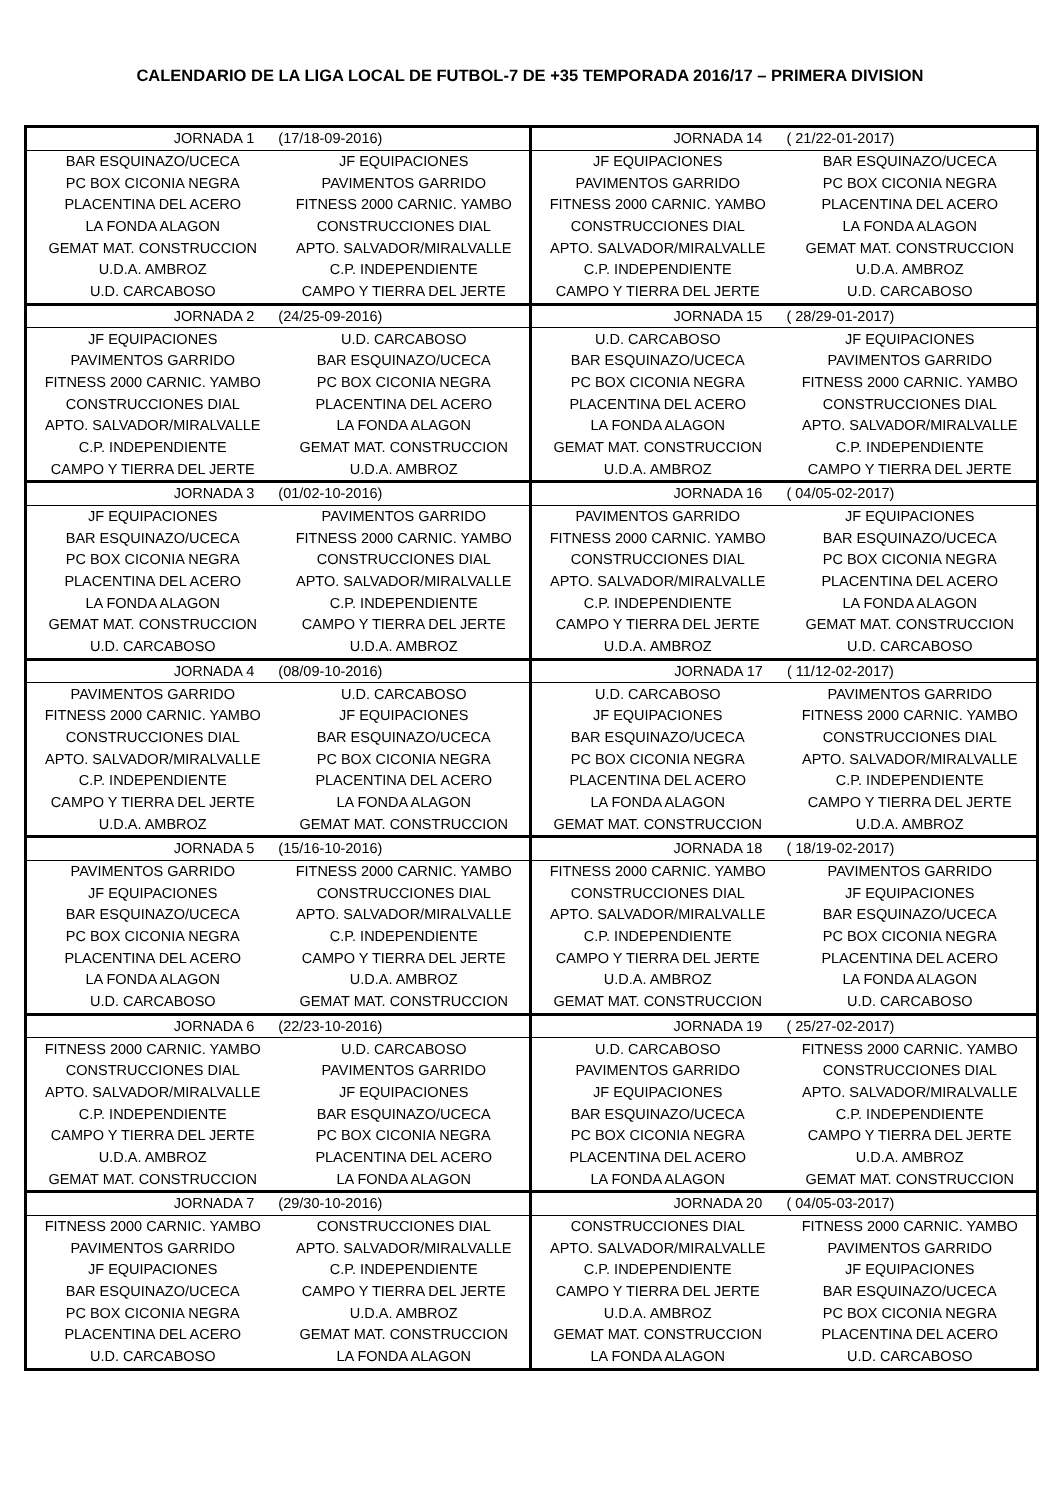CALENDARIO DE LA LIGA LOCAL DE FUTBOL-7 DE +35 TEMPORADA 2016/17 – PRIMERA DIVISION
| JORNADA 1 (17/18-09-2016) | | JORNADA 14 ( 21/22-01-2017) | |
| BAR ESQUINAZO/UCECA | JF EQUIPACIONES | JF EQUIPACIONES | BAR ESQUINAZO/UCECA |
| PC BOX CICONIA NEGRA | PAVIMENTOS GARRIDO | PAVIMENTOS GARRIDO | PC BOX CICONIA NEGRA |
| PLACENTINA DEL ACERO | FITNESS 2000 CARNIC. YAMBO | FITNESS 2000 CARNIC. YAMBO | PLACENTINA DEL ACERO |
| LA FONDA ALAGON | CONSTRUCCIONES DIAL | CONSTRUCCIONES DIAL | LA FONDA ALAGON |
| GEMAT MAT. CONSTRUCCION | APTO. SALVADOR/MIRALVALLE | APTO. SALVADOR/MIRALVALLE | GEMAT MAT. CONSTRUCCION |
| U.D.A. AMBROZ | C.P. INDEPENDIENTE | C.P. INDEPENDIENTE | U.D.A. AMBROZ |
| U.D. CARCABOSO | CAMPO Y TIERRA DEL JERTE | CAMPO Y TIERRA DEL JERTE | U.D. CARCABOSO |
| JORNADA 2 (24/25-09-2016) | | JORNADA 15 ( 28/29-01-2017) | |
| JF EQUIPACIONES | U.D. CARCABOSO | U.D. CARCABOSO | JF EQUIPACIONES |
| PAVIMENTOS GARRIDO | BAR ESQUINAZO/UCECA | BAR ESQUINAZO/UCECA | PAVIMENTOS GARRIDO |
| FITNESS 2000 CARNIC. YAMBO | PC BOX CICONIA NEGRA | PC BOX CICONIA NEGRA | FITNESS 2000 CARNIC. YAMBO |
| CONSTRUCCIONES DIAL | PLACENTINA DEL ACERO | PLACENTINA DEL ACERO | CONSTRUCCIONES DIAL |
| APTO. SALVADOR/MIRALVALLE | LA FONDA ALAGON | LA FONDA ALAGON | APTO. SALVADOR/MIRALVALLE |
| C.P. INDEPENDIENTE | GEMAT MAT. CONSTRUCCION | GEMAT MAT. CONSTRUCCION | C.P. INDEPENDIENTE |
| CAMPO Y TIERRA DEL JERTE | U.D.A. AMBROZ | U.D.A. AMBROZ | CAMPO Y TIERRA DEL JERTE |
| JORNADA 3 (01/02-10-2016) | | JORNADA 16 ( 04/05-02-2017) | |
| JF EQUIPACIONES | PAVIMENTOS GARRIDO | PAVIMENTOS GARRIDO | JF EQUIPACIONES |
| BAR ESQUINAZO/UCECA | FITNESS 2000 CARNIC. YAMBO | FITNESS 2000 CARNIC. YAMBO | BAR ESQUINAZO/UCECA |
| PC BOX CICONIA NEGRA | CONSTRUCCIONES DIAL | CONSTRUCCIONES DIAL | PC BOX CICONIA NEGRA |
| PLACENTINA DEL ACERO | APTO. SALVADOR/MIRALVALLE | APTO. SALVADOR/MIRALVALLE | PLACENTINA DEL ACERO |
| LA FONDA ALAGON | C.P. INDEPENDIENTE | C.P. INDEPENDIENTE | LA FONDA ALAGON |
| GEMAT MAT. CONSTRUCCION | CAMPO Y TIERRA DEL JERTE | CAMPO Y TIERRA DEL JERTE | GEMAT MAT. CONSTRUCCION |
| U.D. CARCABOSO | U.D.A. AMBROZ | U.D.A. AMBROZ | U.D. CARCABOSO |
| JORNADA 4 (08/09-10-2016) | | JORNADA 17 ( 11/12-02-2017) | |
| PAVIMENTOS GARRIDO | U.D. CARCABOSO | U.D. CARCABOSO | PAVIMENTOS GARRIDO |
| FITNESS 2000 CARNIC. YAMBO | JF EQUIPACIONES | JF EQUIPACIONES | FITNESS 2000 CARNIC. YAMBO |
| CONSTRUCCIONES DIAL | BAR ESQUINAZO/UCECA | BAR ESQUINAZO/UCECA | CONSTRUCCIONES DIAL |
| APTO. SALVADOR/MIRALVALLE | PC BOX CICONIA NEGRA | PC BOX CICONIA NEGRA | APTO. SALVADOR/MIRALVALLE |
| C.P. INDEPENDIENTE | PLACENTINA DEL ACERO | PLACENTINA DEL ACERO | C.P. INDEPENDIENTE |
| CAMPO Y TIERRA DEL JERTE | LA FONDA ALAGON | LA FONDA ALAGON | CAMPO Y TIERRA DEL JERTE |
| U.D.A. AMBROZ | GEMAT MAT. CONSTRUCCION | GEMAT MAT. CONSTRUCCION | U.D.A. AMBROZ |
| JORNADA 5 (15/16-10-2016) | | JORNADA 18 ( 18/19-02-2017) | |
| PAVIMENTOS GARRIDO | FITNESS 2000 CARNIC. YAMBO | FITNESS 2000 CARNIC. YAMBO | PAVIMENTOS GARRIDO |
| JF EQUIPACIONES | CONSTRUCCIONES DIAL | CONSTRUCCIONES DIAL | JF EQUIPACIONES |
| BAR ESQUINAZO/UCECA | APTO. SALVADOR/MIRALVALLE | APTO. SALVADOR/MIRALVALLE | BAR ESQUINAZO/UCECA |
| PC BOX CICONIA NEGRA | C.P. INDEPENDIENTE | C.P. INDEPENDIENTE | PC BOX CICONIA NEGRA |
| PLACENTINA DEL ACERO | CAMPO Y TIERRA DEL JERTE | CAMPO Y TIERRA DEL JERTE | PLACENTINA DEL ACERO |
| LA FONDA ALAGON | U.D.A. AMBROZ | U.D.A. AMBROZ | LA FONDA ALAGON |
| U.D. CARCABOSO | GEMAT MAT. CONSTRUCCION | GEMAT MAT. CONSTRUCCION | U.D. CARCABOSO |
| JORNADA 6 (22/23-10-2016) | | JORNADA 19 ( 25/27-02-2017) | |
| FITNESS 2000 CARNIC. YAMBO | U.D. CARCABOSO | U.D. CARCABOSO | FITNESS 2000 CARNIC. YAMBO |
| CONSTRUCCIONES DIAL | PAVIMENTOS GARRIDO | PAVIMENTOS GARRIDO | CONSTRUCCIONES DIAL |
| APTO. SALVADOR/MIRALVALLE | JF EQUIPACIONES | JF EQUIPACIONES | APTO. SALVADOR/MIRALVALLE |
| C.P. INDEPENDIENTE | BAR ESQUINAZO/UCECA | BAR ESQUINAZO/UCECA | C.P. INDEPENDIENTE |
| CAMPO Y TIERRA DEL JERTE | PC BOX CICONIA NEGRA | PC BOX CICONIA NEGRA | CAMPO Y TIERRA DEL JERTE |
| U.D.A. AMBROZ | PLACENTINA DEL ACERO | PLACENTINA DEL ACERO | U.D.A. AMBROZ |
| GEMAT MAT. CONSTRUCCION | LA FONDA ALAGON | LA FONDA ALAGON | GEMAT MAT. CONSTRUCCION |
| JORNADA 7 (29/30-10-2016) | | JORNADA 20 ( 04/05-03-2017) | |
| FITNESS 2000 CARNIC. YAMBO | CONSTRUCCIONES DIAL | CONSTRUCCIONES DIAL | FITNESS 2000 CARNIC. YAMBO |
| PAVIMENTOS GARRIDO | APTO. SALVADOR/MIRALVALLE | APTO. SALVADOR/MIRALVALLE | PAVIMENTOS GARRIDO |
| JF EQUIPACIONES | C.P. INDEPENDIENTE | C.P. INDEPENDIENTE | JF EQUIPACIONES |
| BAR ESQUINAZO/UCECA | CAMPO Y TIERRA DEL JERTE | CAMPO Y TIERRA DEL JERTE | BAR ESQUINAZO/UCECA |
| PC BOX CICONIA NEGRA | U.D.A. AMBROZ | U.D.A. AMBROZ | PC BOX CICONIA NEGRA |
| PLACENTINA DEL ACERO | GEMAT MAT. CONSTRUCCION | GEMAT MAT. CONSTRUCCION | PLACENTINA DEL ACERO |
| U.D. CARCABOSO | LA FONDA ALAGON | LA FONDA ALAGON | U.D. CARCABOSO |